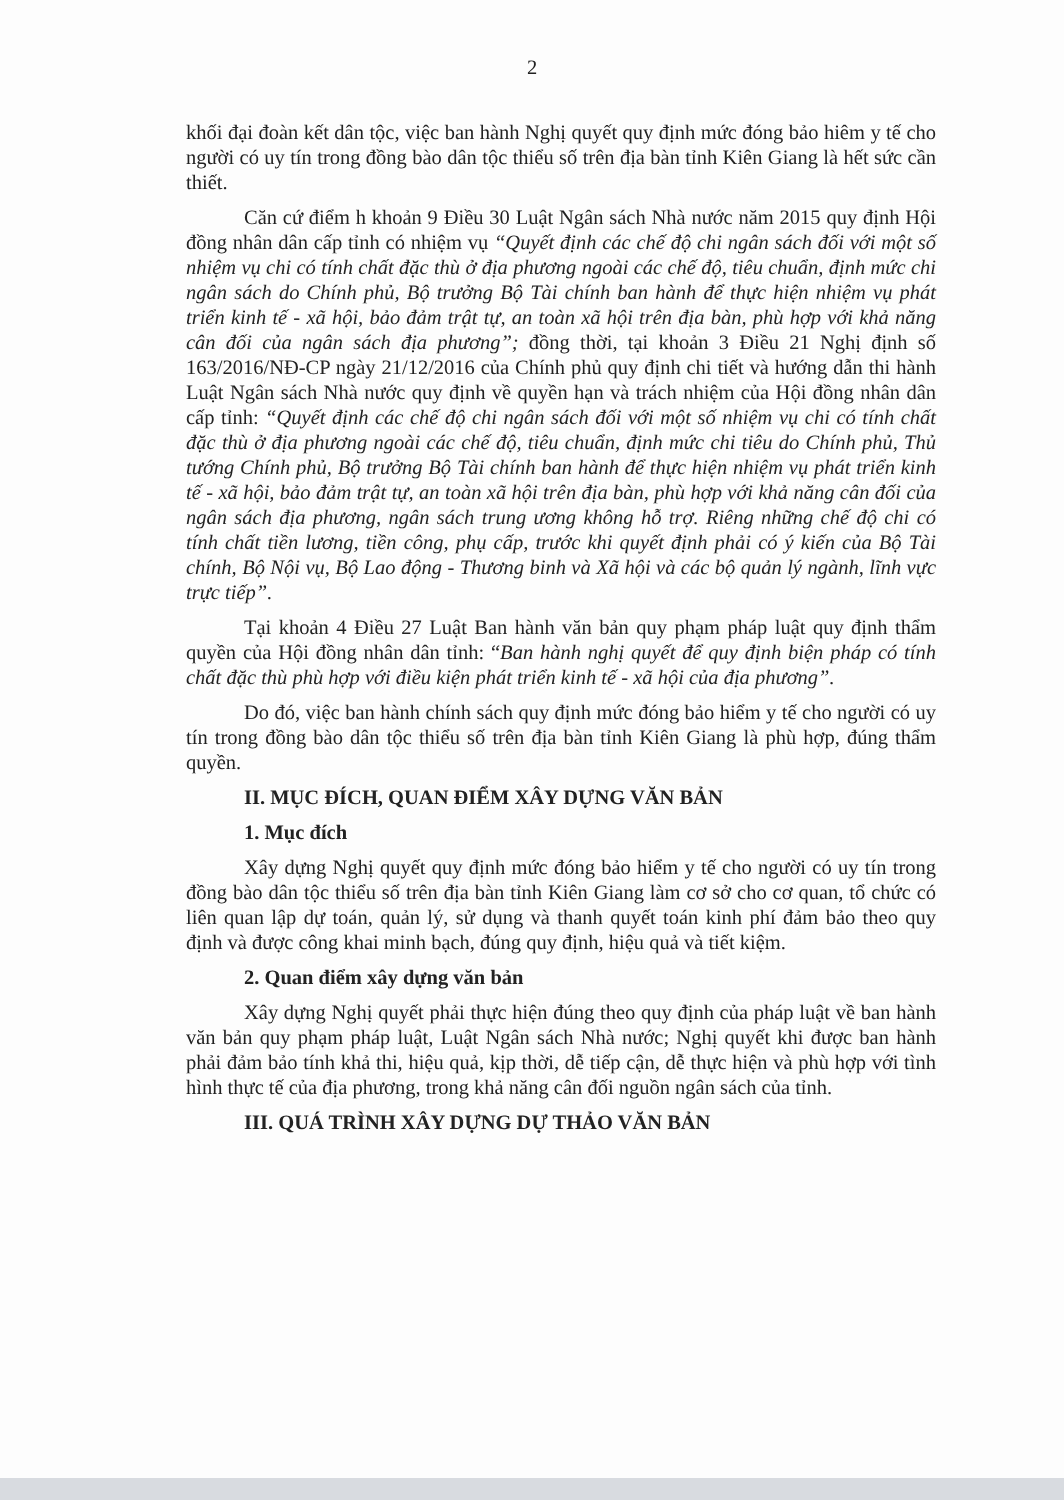2
khối đại đoàn kết dân tộc, việc ban hành Nghị quyết quy định mức đóng bảo hiêm y tế cho người có uy tín trong đồng bào dân tộc thiểu số trên địa bàn tỉnh Kiên Giang là hết sức cần thiết.
Căn cứ điểm h khoản 9 Điều 30 Luật Ngân sách Nhà nước năm 2015 quy định Hội đồng nhân dân cấp tỉnh có nhiệm vụ “Quyết định các chế độ chi ngân sách đối với một số nhiệm vụ chi có tính chất đặc thù ở địa phương ngoài các chế độ, tiêu chuẩn, định mức chi ngân sách do Chính phủ, Bộ trưởng Bộ Tài chính ban hành để thực hiện nhiệm vụ phát triển kinh tế - xã hội, bảo đảm trật tự, an toàn xã hội trên địa bàn, phù hợp với khả năng cân đối của ngân sách địa phương”; đồng thời, tại khoản 3 Điều 21 Nghị định số 163/2016/NĐ-CP ngày 21/12/2016 của Chính phủ quy định chi tiết và hướng dẫn thi hành Luật Ngân sách Nhà nước quy định về quyền hạn và trách nhiệm của Hội đồng nhân dân cấp tỉnh: “Quyết định các chế độ chi ngân sách đối với một số nhiệm vụ chi có tính chất đặc thù ở địa phương ngoài các chế độ, tiêu chuẩn, định mức chi tiêu do Chính phủ, Thủ tướng Chính phủ, Bộ trưởng Bộ Tài chính ban hành để thực hiện nhiệm vụ phát triển kinh tế - xã hội, bảo đảm trật tự, an toàn xã hội trên địa bàn, phù hợp với khả năng cân đối của ngân sách địa phương, ngân sách trung ương không hỗ trợ. Riêng những chế độ chi có tính chất tiền lương, tiền công, phụ cấp, trước khi quyết định phải có ý kiến của Bộ Tài chính, Bộ Nội vụ, Bộ Lao động - Thương binh và Xã hội và các bộ quản lý ngành, lĩnh vực trực tiếp”.
Tại khoản 4 Điều 27 Luật Ban hành văn bản quy phạm pháp luật quy định thẩm quyền của Hội đồng nhân dân tỉnh: “Ban hành nghị quyết để quy định biện pháp có tính chất đặc thù phù hợp với điều kiện phát triển kinh tế - xã hội của địa phương”.
Do đó, việc ban hành chính sách quy định mức đóng bảo hiểm y tế cho người có uy tín trong đồng bào dân tộc thiểu số trên địa bàn tỉnh Kiên Giang là phù hợp, đúng thẩm quyền.
II. MỤC ĐÍCH, QUAN ĐIỂM XÂY DỰNG VĂN BẢN
1. Mục đích
Xây dựng Nghị quyết quy định mức đóng bảo hiểm y tế cho người có uy tín trong đồng bào dân tộc thiểu số trên địa bàn tỉnh Kiên Giang làm cơ sở cho cơ quan, tổ chức có liên quan lập dự toán, quản lý, sử dụng và thanh quyết toán kinh phí đảm bảo theo quy định và được công khai minh bạch, đúng quy định, hiệu quả và tiết kiệm.
2. Quan điểm xây dựng văn bản
Xây dựng Nghị quyết phải thực hiện đúng theo quy định của pháp luật về ban hành văn bản quy phạm pháp luật, Luật Ngân sách Nhà nước; Nghị quyết khi được ban hành phải đảm bảo tính khả thi, hiệu quả, kịp thời, dễ tiếp cận, dễ thực hiện và phù hợp với tình hình thực tế của địa phương, trong khả năng cân đối nguồn ngân sách của tỉnh.
III. QUÁ TRÌNH XÂY DỰNG DỰ THẢO VĂN BẢN